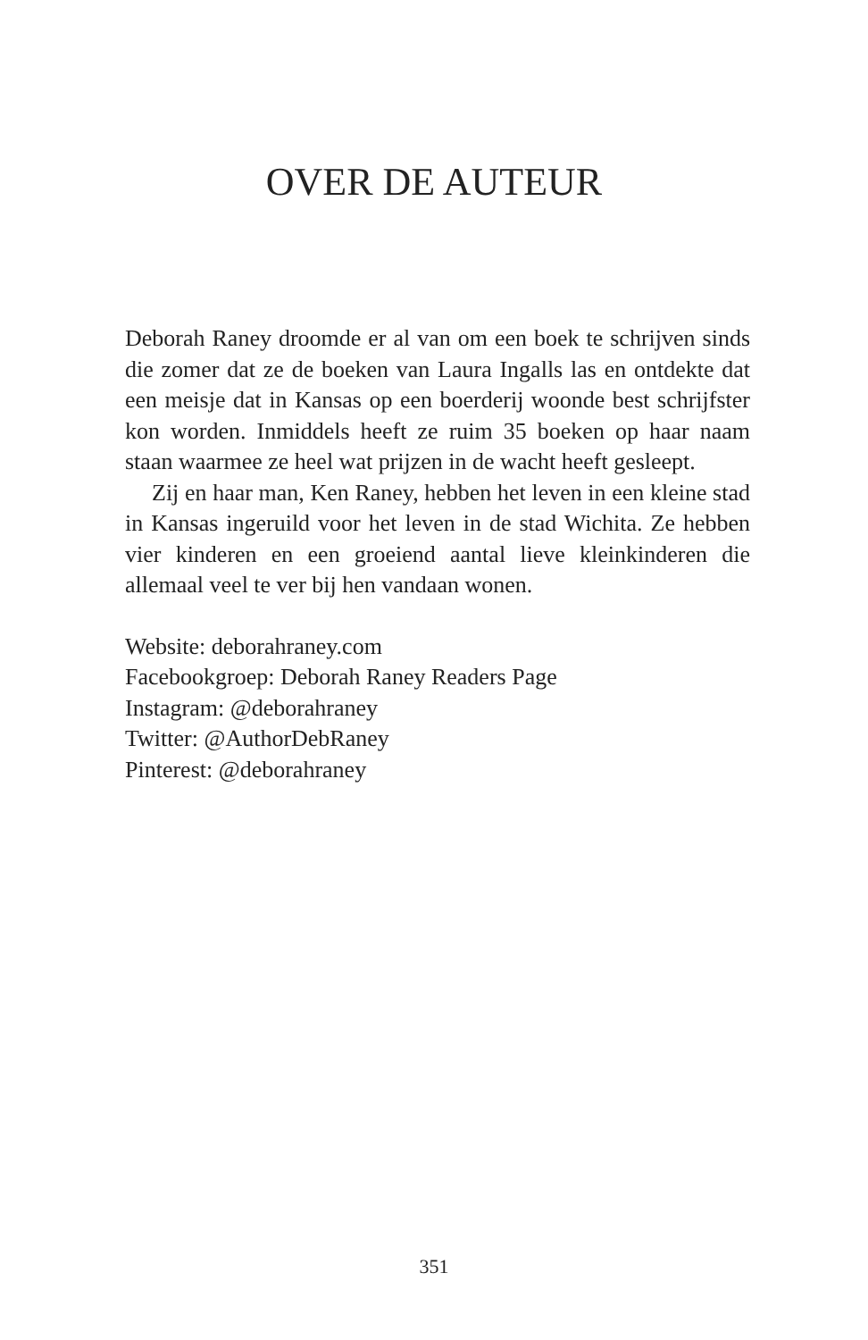OVER DE AUTEUR
Deborah Raney droomde er al van om een boek te schrijven sinds die zomer dat ze de boeken van Laura Ingalls las en ontdekte dat een meisje dat in Kansas op een boerderij woonde best schrijfster kon worden. Inmiddels heeft ze ruim 35 boeken op haar naam staan waarmee ze heel wat prijzen in de wacht heeft gesleept.
Zij en haar man, Ken Raney, hebben het leven in een kleine stad in Kansas ingeruild voor het leven in de stad Wichita. Ze hebben vier kinderen en een groeiend aantal lieve kleinkinderen die allemaal veel te ver bij hen vandaan wonen.
Website: deborahraney.com
Facebookgroep: Deborah Raney Readers Page
Instagram: @deborahraney
Twitter: @AuthorDebRaney
Pinterest: @deborahraney
351